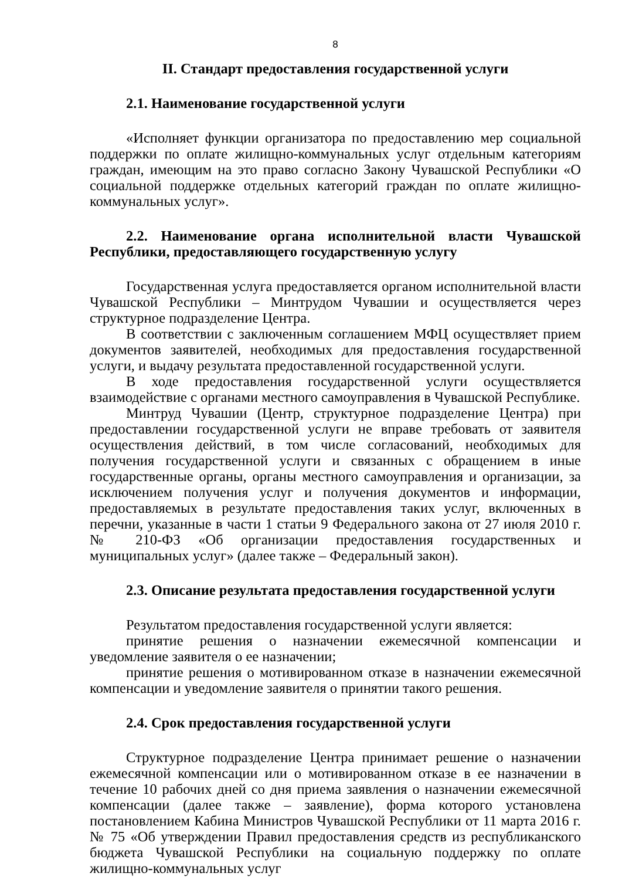8
II. Стандарт предоставления государственной услуги
2.1. Наименование государственной услуги
«Исполняет функции организатора по предоставлению мер социальной поддержки по оплате жилищно-коммунальных услуг отдельным категориям граждан, имеющим на это право согласно Закону Чувашской Республики «О социальной поддержке отдельных категорий граждан по оплате жилищно-коммунальных услуг».
2.2. Наименование органа исполнительной власти Чувашской Республики, предоставляющего государственную услугу
Государственная услуга предоставляется органом исполнительной власти Чувашской Республики – Минтрудом Чувашии и осуществляется через структурное подразделение Центра.
В соответствии с заключенным соглашением МФЦ осуществляет прием документов заявителей, необходимых для предоставления государственной услуги, и выдачу результата предоставленной государственной услуги.
В ходе предоставления государственной услуги осуществляется взаимодействие с органами местного самоуправления в Чувашской Республике.
Минтруд Чувашии (Центр, структурное подразделение Центра) при предоставлении государственной услуги не вправе требовать от заявителя осуществления действий, в том числе согласований, необходимых для получения государственной услуги и связанных с обращением в иные государственные органы, органы местного самоуправления и организации, за исключением получения услуг и получения документов и информации, предоставляемых в результате предоставления таких услуг, включенных в перечни, указанные в части 1 статьи 9 Федерального закона от 27 июля 2010 г. № 210-ФЗ «Об организации предоставления государственных и муниципальных услуг» (далее также – Федеральный закон).
2.3. Описание результата предоставления государственной услуги
Результатом предоставления государственной услуги является:
принятие решения о назначении ежемесячной компенсации и уведомление заявителя о ее назначении;
принятие решения о мотивированном отказе в назначении ежемесячной компенсации и уведомление заявителя о принятии такого решения.
2.4. Срок предоставления государственной услуги
Структурное подразделение Центра принимает решение о назначении ежемесячной компенсации или о мотивированном отказе в ее назначении в течение 10 рабочих дней со дня приема заявления о назначении ежемесячной компенсации (далее также – заявление), форма которого установлена постановлением Кабина Министров Чувашской Республики от 11 марта 2016 г. № 75 «Об утверждении Правил предоставления средств из республиканского бюджета Чувашской Республики на социальную поддержку по оплате жилищно-коммунальных услуг